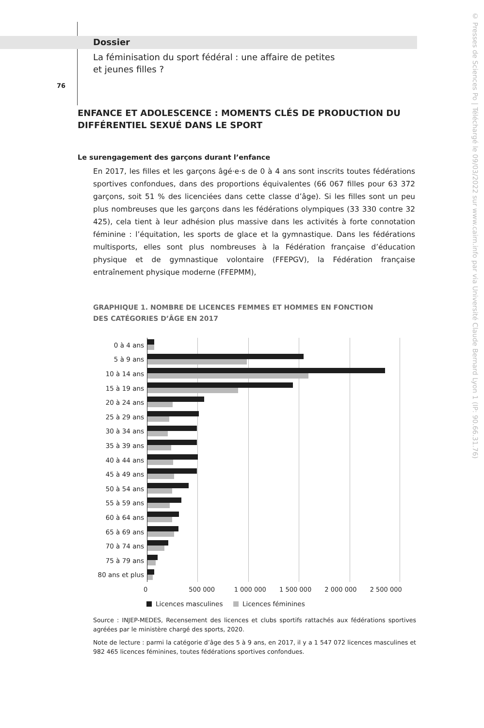Dossier
La féminisation du sport fédéral : une affaire de petites
et jeunes filles ?
76
ENFANCE ET ADOLESCENCE : MOMENTS CLÉS DE PRODUCTION DU DIFFÉRENTIEL SEXUÉ DANS LE SPORT
Le surengagement des garçons durant l’enfance
En 2017, les filles et les garçons âgé·e·s de 0 à 4 ans sont inscrits toutes fédérations sportives confondues, dans des proportions équivalentes (66 067 filles pour 63 372 garçons, soit 51 % des licenciées dans cette classe d’âge). Si les filles sont un peu plus nombreuses que les garçons dans les fédérations olympiques (33 330 contre 32 425), cela tient à leur adhésion plus massive dans les activités à forte connotation féminine : l’équitation, les sports de glace et la gymnastique. Dans les fédérations multisports, elles sont plus nombreuses à la Fédération française d’éducation physique et de gymnastique volontaire (FFEPGV), la Fédération française entraînement physique moderne (FFEPMM),
GRAPHIQUE 1. NOMBRE DE LICENCES FEMMES ET HOMMES EN FONCTION
DES CATÉGORIES D’ÂGE EN 2017
0 à 4 ans
5 à 9 ans
10 à 14 ans
15 à 19 ans
20 à 24 ans
25 à 29 ans
30 à 34 ans
35 à 39 ans
40 à 44 ans
45 à 49 ans
50 à 54 ans
55 à 59 ans
60 à 64 ans
65 à 69 ans
70 à 74 ans
75 à 79 ans
80 ans et plus
0 500 000 1 000 000 1 500 000 2 000 000 2 500 000
Licences masculines Licences féminines
Source : INJEP-MEDES, Recensement des licences et clubs sportifs rattachés aux fédérations sportives agréées par le ministère chargé des sports, 2020.
Note de lecture : parmi la catégorie d’âge des 5 à 9 ans, en 2017, il y a 1 547 072 licences masculines et 982 465 licences féminines, toutes fédérations sportives confondues.
© Presses de Sciences Po | Téléchargé le 09/03/2022 sur www.cairn.info par via Université Claude Bernard Lyon 1 (IP: 90.66.31.76)